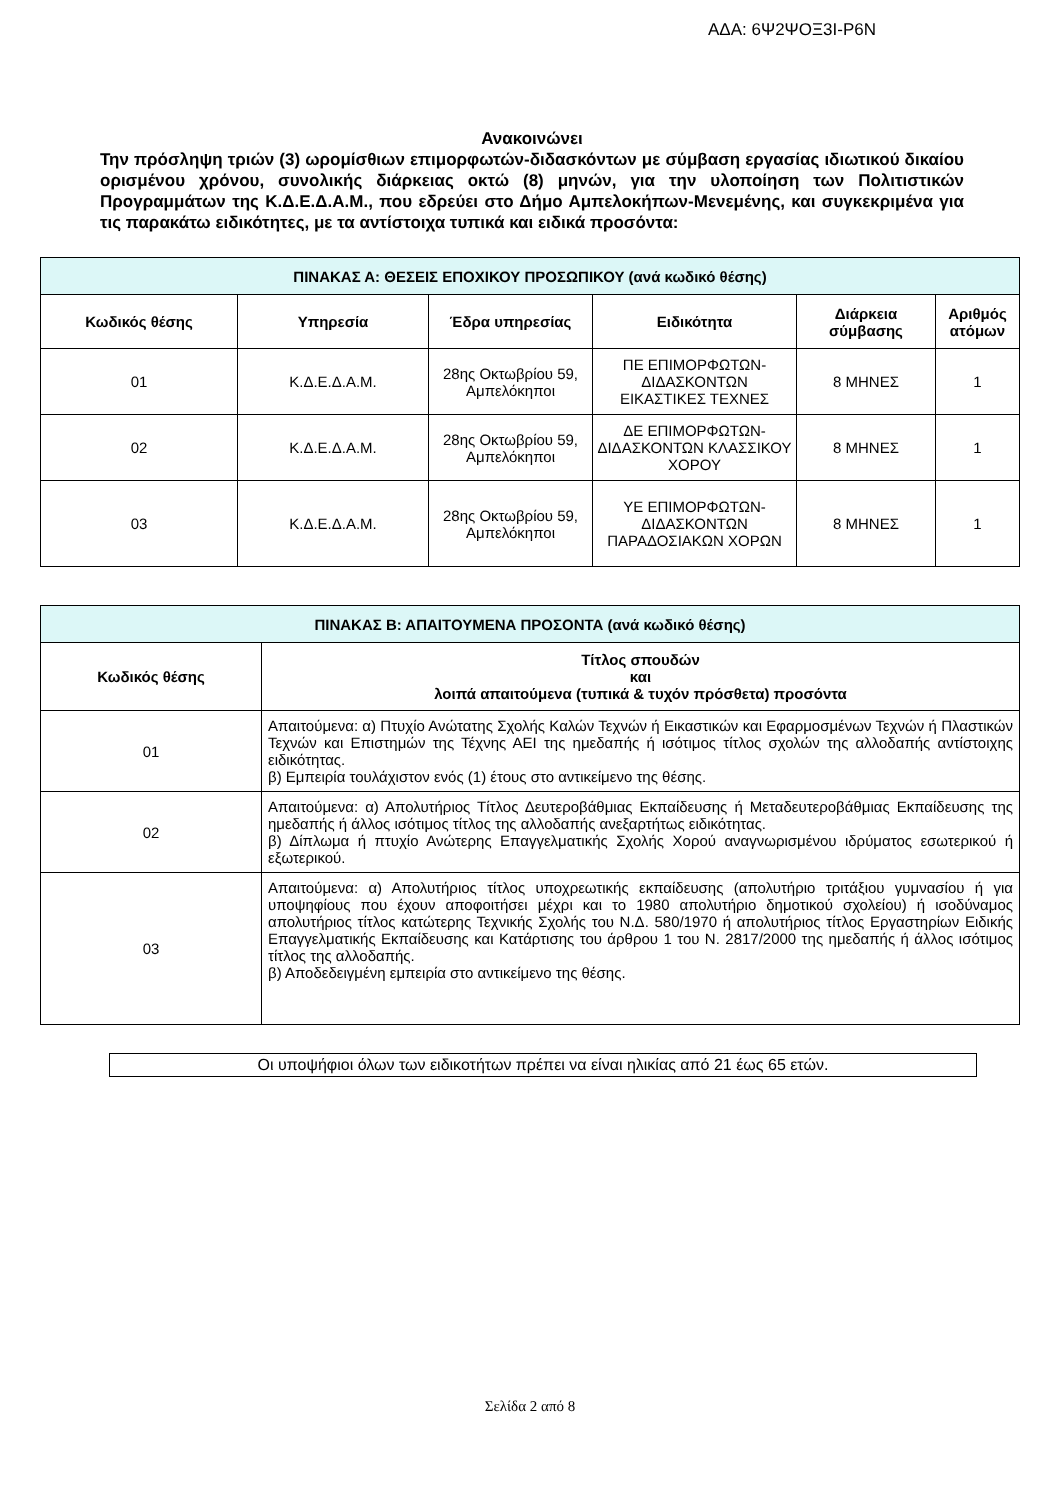ΑΔΑ: 6Ψ2ΨΟΞ3Ι-Ρ6Ν
Ανακοινώνει
Την πρόσληψη τριών (3) ωρομίσθιων επιμορφωτών-διδασκόντων με σύμβαση εργασίας ιδιωτικού δικαίου ορισμένου χρόνου, συνολικής διάρκειας οκτώ (8) μηνών, για την υλοποίηση των Πολιτιστικών Προγραμμάτων της Κ.Δ.Ε.Δ.Α.Μ., που εδρεύει στο Δήμο Αμπελοκήπων-Μενεμένης, και συγκεκριμένα για τις παρακάτω ειδικότητες, με τα αντίστοιχα τυπικά και ειδικά προσόντα:
| ΠΙΝΑΚΑΣ Α: ΘΕΣΕΙΣ ΕΠΟΧΙΚΟΥ ΠΡΟΣΩΠΙΚΟΥ (ανά κωδικό θέσης) | | | | | |
| --- | --- | --- | --- | --- | --- |
| Κωδικός θέσης | Υπηρεσία | Έδρα υπηρεσίας | Ειδικότητα | Διάρκεια σύμβασης | Αριθμός ατόμων |
| 01 | Κ.Δ.Ε.Δ.Α.Μ. | 28ης Οκτωβρίου 59, Αμπελόκηποι | ΠΕ ΕΠΙΜΟΡΦΩΤΩΝ-ΔΙΔΑΣΚΟΝΤΩΝ ΕΙΚΑΣΤΙΚΕΣ ΤΕΧΝΕΣ | 8 ΜΗΝΕΣ | 1 |
| 02 | Κ.Δ.Ε.Δ.Α.Μ. | 28ης Οκτωβρίου 59, Αμπελόκηποι | ΔΕ ΕΠΙΜΟΡΦΩΤΩΝ-ΔΙΔΑΣΚΟΝΤΩΝ ΚΛΑΣΣΙΚΟΥ ΧΟΡΟΥ | 8 ΜΗΝΕΣ | 1 |
| 03 | Κ.Δ.Ε.Δ.Α.Μ. | 28ης Οκτωβρίου 59, Αμπελόκηποι | ΥΕ ΕΠΙΜΟΡΦΩΤΩΝ-ΔΙΔΑΣΚΟΝΤΩΝ ΠΑΡΑΔΟΣΙΑΚΩΝ ΧΟΡΩΝ | 8 ΜΗΝΕΣ | 1 |
| ΠΙΝΑΚΑΣ Β: ΑΠΑΙΤΟΥΜΕΝΑ ΠΡΟΣΟΝΤΑ (ανά κωδικό θέσης) | |
| --- | --- |
| Κωδικός θέσης | Τίτλος σπουδών και λοιπά απαιτούμενα (τυπικά & τυχόν πρόσθετα) προσόντα |
| 01 | Απαιτούμενα: α) Πτυχίο Ανώτατης Σχολής Καλών Τεχνών ή Εικαστικών και Εφαρμοσμένων Τεχνών ή Πλαστικών Τεχνών και Επιστημών της Τέχνης ΑΕΙ της ημεδαπής ή ισότιμος τίτλος σχολών της αλλοδαπής αντίστοιχης ειδικότητας. β) Εμπειρία τουλάχιστον ενός (1) έτους στο αντικείμενο της θέσης. |
| 02 | Απαιτούμενα: α) Απολυτήριος Τίτλος Δευτεροβάθμιας Εκπαίδευσης ή Μεταδευτεροβάθμιας Εκπαίδευσης της ημεδαπής ή άλλος ισότιμος τίτλος της αλλοδαπής ανεξαρτήτως ειδικότητας. β) Δίπλωμα ή πτυχίο Ανώτερης Επαγγελματικής Σχολής Χορού αναγνωρισμένου ιδρύματος εσωτερικού ή εξωτερικού. |
| 03 | Απαιτούμενα: α) Απολυτήριος τίτλος υποχρεωτικής εκπαίδευσης (απολυτήριο τριτάξιου γυμνασίου ή για υποψηφίους που έχουν αποφοιτήσει μέχρι και το 1980 απολυτήριο δημοτικού σχολείου) ή ισοδύναμος απολυτήριος τίτλος κατώτερης Τεχνικής Σχολής του Ν.Δ. 580/1970 ή απολυτήριος τίτλος Εργαστηρίων Ειδικής Επαγγελματικής Εκπαίδευσης και Κατάρτισης του άρθρου 1 του Ν. 2817/2000 της ημεδαπής ή άλλος ισότιμος τίτλος της αλλοδαπής. β) Αποδεδειγμένη εμπειρία στο αντικείμενο της θέσης. |
Οι υποψήφιοι όλων των ειδικοτήτων πρέπει να είναι ηλικίας από 21 έως 65 ετών.
Σελίδα 2 από 8